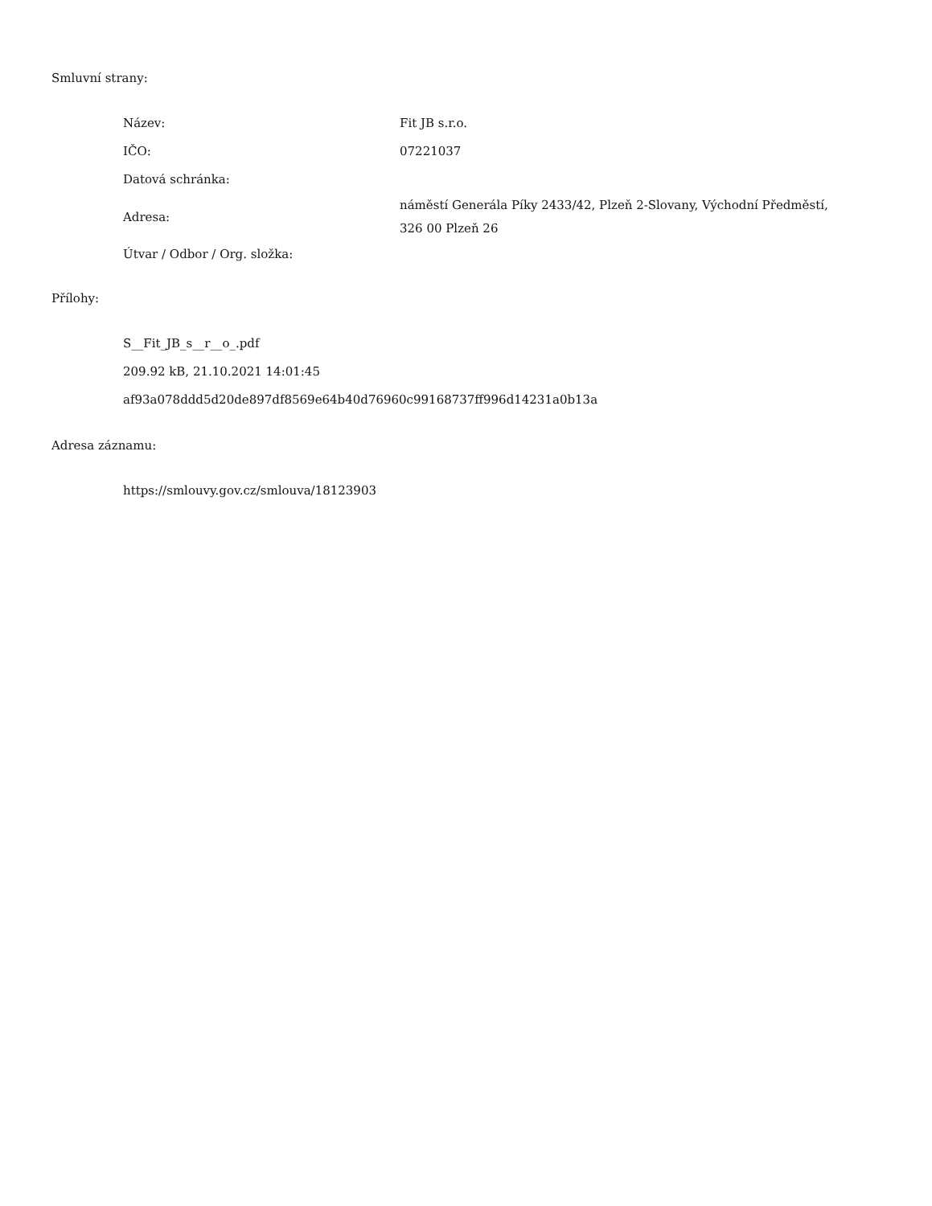Smluvní strany:
| Název: | Fit JB s.r.o. |
| IČO: | 07221037 |
| Datová schránka: | |
| Adresa: | náměstí Generála Píky 2433/42, Plzeň 2-Slovany, Východní Předměstí, 326 00 Plzeň 26 |
| Útvar / Odbor / Org. složka: | |
Přílohy:
S__Fit_JB_s__r__o_.pdf
209.92 kB, 21.10.2021 14:01:45
af93a078ddd5d20de897df8569e64b40d76960c99168737ff996d14231a0b13a
Adresa záznamu:
https://smlouvy.gov.cz/smlouva/18123903